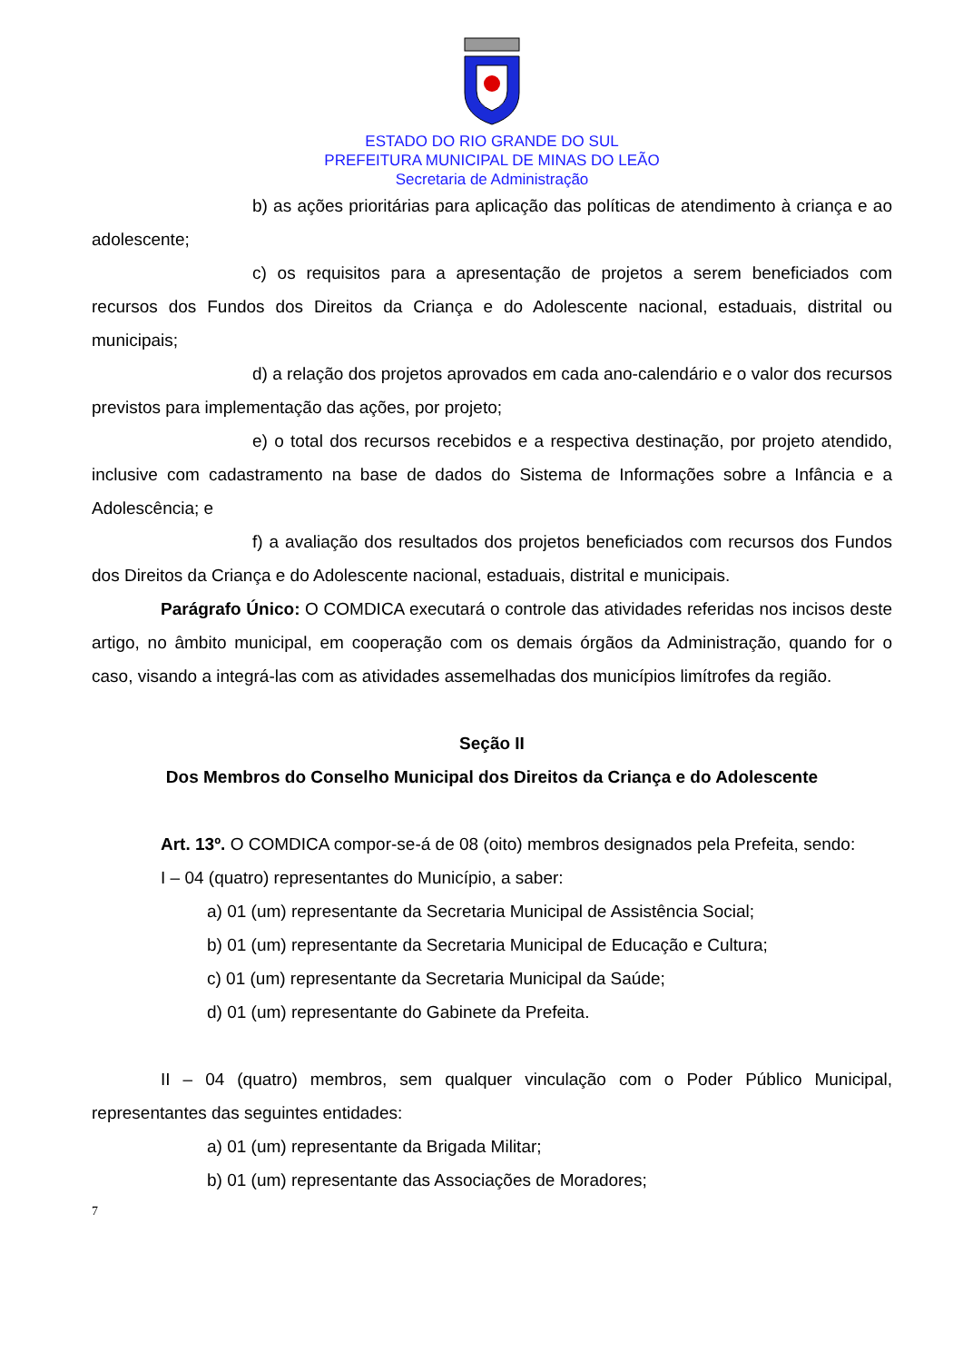ESTADO DO RIO GRANDE DO SUL
PREFEITURA MUNICIPAL DE MINAS DO LEÃO
Secretaria de Administração
b) as ações prioritárias para aplicação das políticas de atendimento à criança e ao adolescente;
c) os requisitos para a apresentação de projetos a serem beneficiados com recursos dos Fundos dos Direitos da Criança e do Adolescente nacional, estaduais, distrital ou municipais;
d) a relação dos projetos aprovados em cada ano-calendário e o valor dos recursos previstos para implementação das ações, por projeto;
e) o total dos recursos recebidos e a respectiva destinação, por projeto atendido, inclusive com cadastramento na base de dados do Sistema de Informações sobre a Infância e a Adolescência; e
f) a avaliação dos resultados dos projetos beneficiados com recursos dos Fundos dos Direitos da Criança e do Adolescente nacional, estaduais, distrital e municipais.
Parágrafo Único: O COMDICA executará o controle das atividades referidas nos incisos deste artigo, no âmbito municipal, em cooperação com os demais órgãos da Administração, quando for o caso, visando a integrá-las com as atividades assemelhadas dos municípios limítrofes da região.
Seção II
Dos Membros do Conselho Municipal dos Direitos da Criança e do Adolescente
Art. 13º. O COMDICA compor-se-á de 08 (oito) membros designados pela Prefeita, sendo:
I – 04 (quatro) representantes do Município, a saber:
a) 01 (um) representante da Secretaria Municipal de Assistência Social;
b) 01 (um) representante da Secretaria Municipal de Educação e Cultura;
c) 01 (um) representante da Secretaria Municipal da Saúde;
d) 01 (um) representante do Gabinete da Prefeita.
II – 04 (quatro) membros, sem qualquer vinculação com o Poder Público Municipal, representantes das seguintes entidades:
a) 01 (um) representante da Brigada Militar;
b) 01 (um) representante das Associações de Moradores;
7